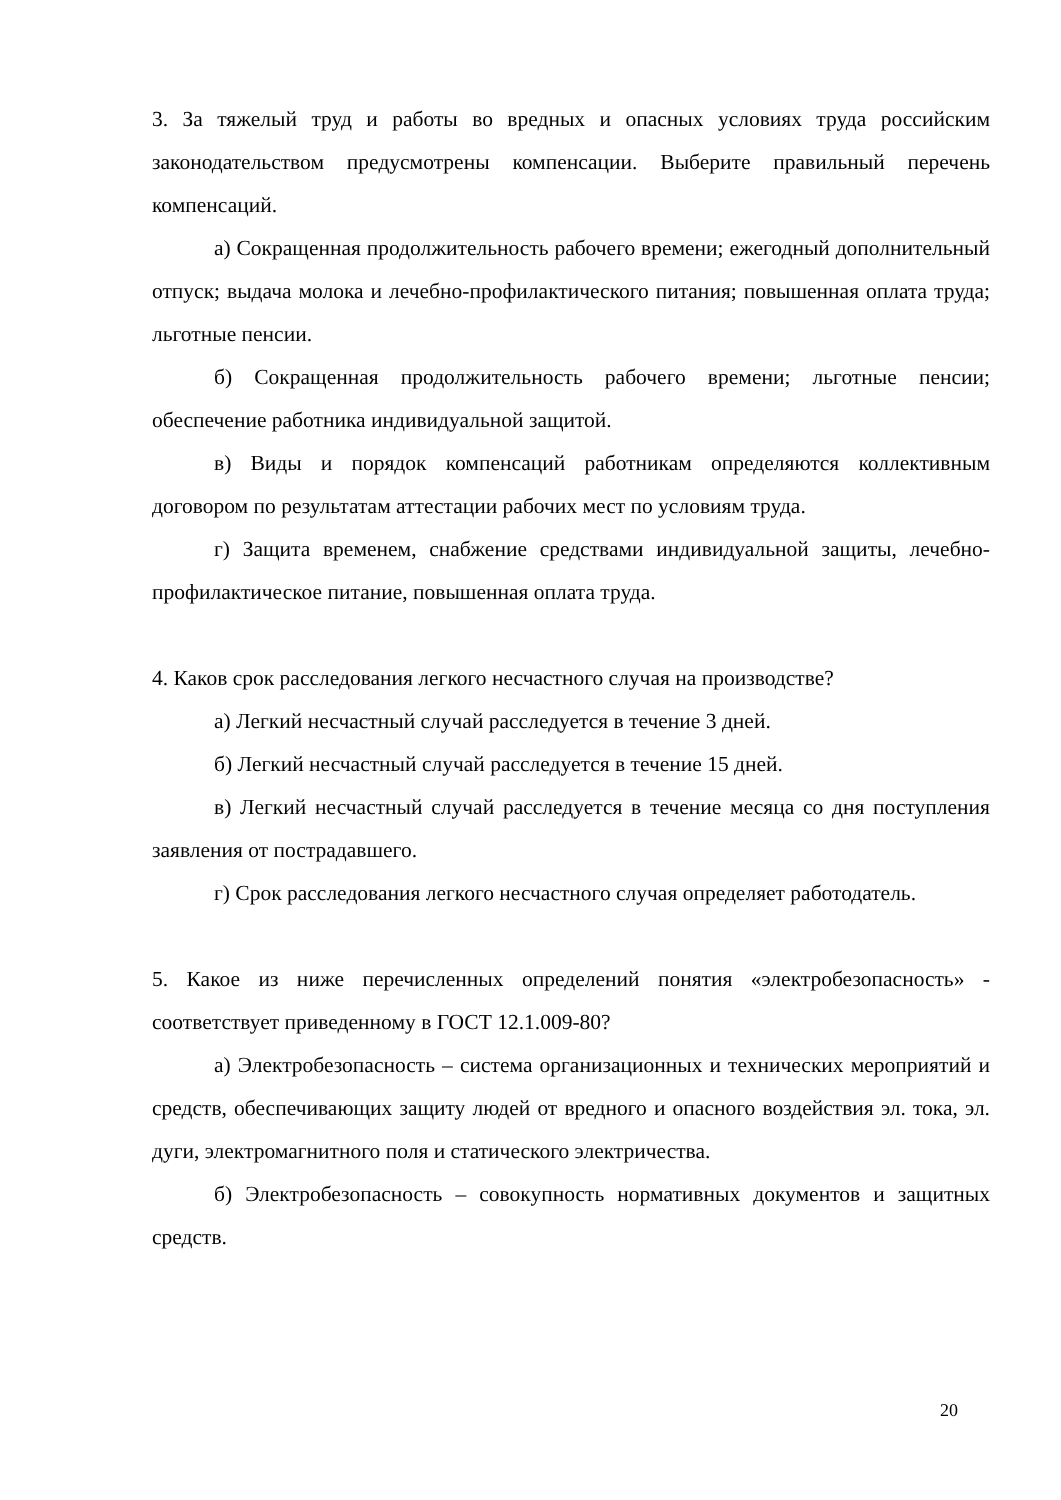3. За тяжелый труд и работы во вредных и опасных условиях труда российским законодательством предусмотрены компенсации. Выберите правильный перечень компенсаций.
а) Сокращенная продолжительность рабочего времени; ежегодный дополнительный отпуск; выдача молока и лечебно-профилактического питания; повышенная оплата труда; льготные пенсии.
б) Сокращенная продолжительность рабочего времени; льготные пенсии; обеспечение работника индивидуальной защитой.
в) Виды и порядок компенсаций работникам определяются коллективным договором по результатам аттестации рабочих мест по условиям труда.
г) Защита временем, снабжение средствами индивидуальной защиты, лечебно-профилактическое питание, повышенная оплата труда.
4. Каков срок расследования легкого несчастного случая на производстве?
а) Легкий несчастный случай расследуется в течение 3 дней.
б) Легкий несчастный случай расследуется в течение 15 дней.
в) Легкий несчастный случай расследуется в течение месяца со дня поступления заявления от пострадавшего.
г) Срок расследования легкого несчастного случая определяет работодатель.
5. Какое из ниже перечисленных определений понятия «электробезопасность» - соответствует приведенному в ГОСТ 12.1.009-80?
а) Электробезопасность – система организационных и технических мероприятий и средств, обеспечивающих защиту людей от вредного и опасного воздействия эл. тока, эл. дуги, электромагнитного поля и статического электричества.
б) Электробезопасность – совокупность нормативных документов и защитных средств.
20